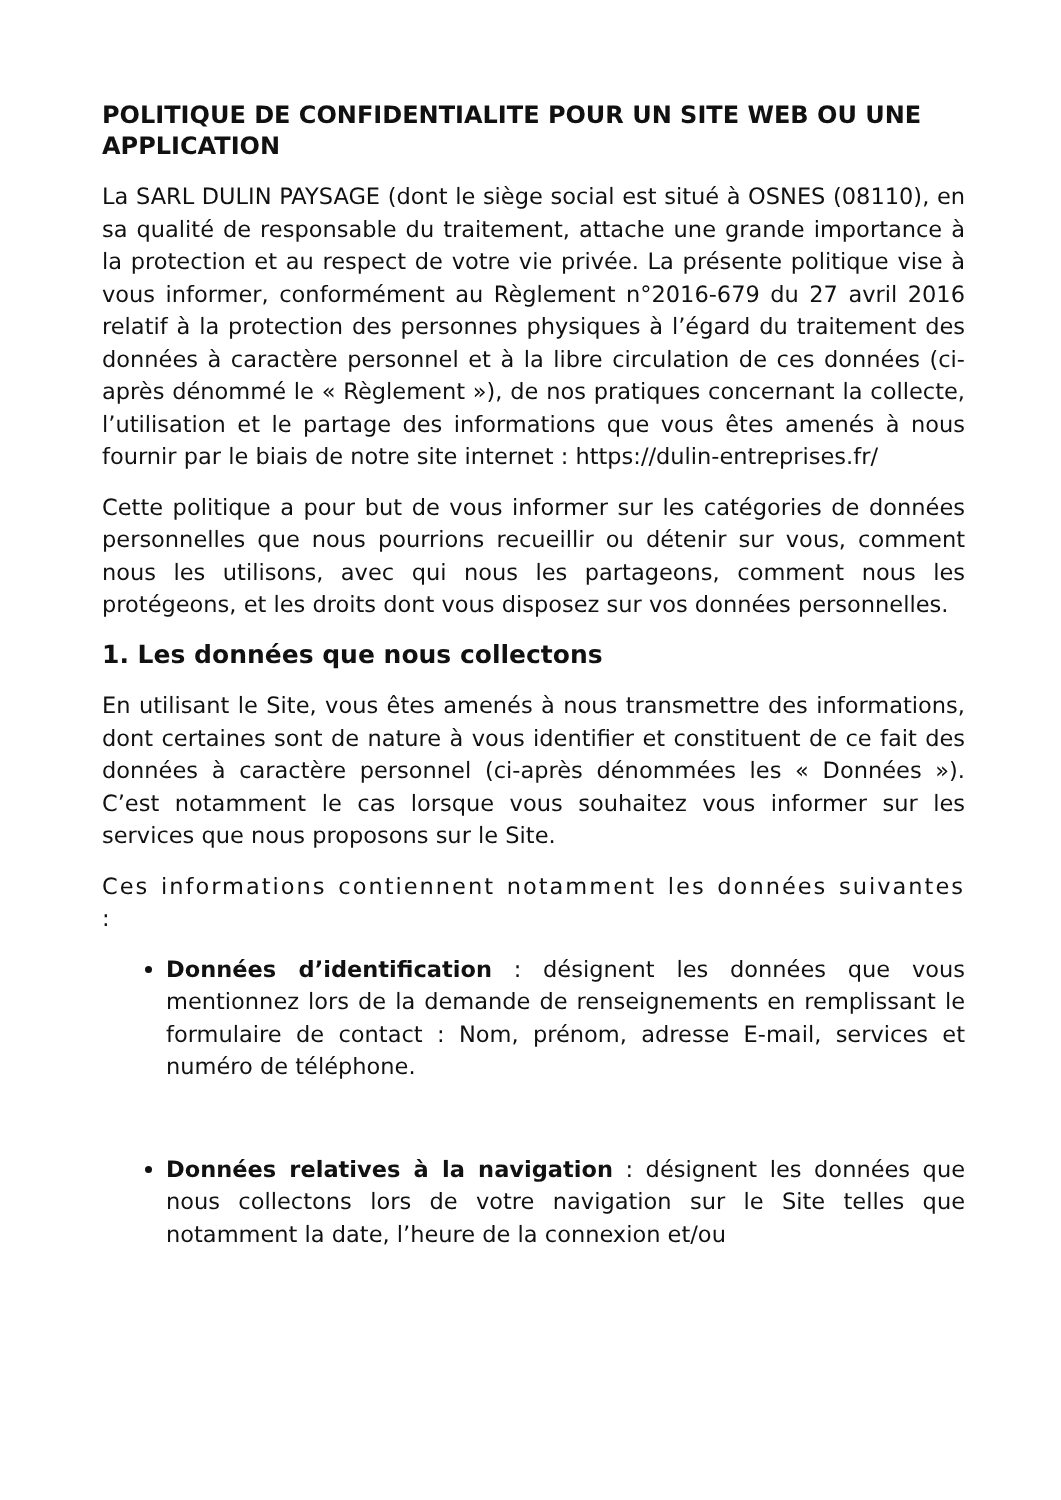POLITIQUE DE CONFIDENTIALITE POUR UN SITE WEB OU UNE APPLICATION
La SARL DULIN PAYSAGE (dont le siège social est situé à OSNES (08110), en sa qualité de responsable du traitement, attache une grande importance à la protection et au respect de votre vie privée. La présente politique vise à vous informer, conformément au Règlement n°2016-679 du 27 avril 2016 relatif à la protection des personnes physiques à l’égard du traitement des données à caractère personnel et à la libre circulation de ces données (ci-après dénommé le « Règlement »), de nos pratiques concernant la collecte, l’utilisation et le partage des informations que vous êtes amenés à nous fournir par le biais de notre site internet : https://dulin-entreprises.fr/
Cette politique a pour but de vous informer sur les catégories de données personnelles que nous pourrions recueillir ou détenir sur vous, comment nous les utilisons, avec qui nous les partageons, comment nous les protégeons, et les droits dont vous disposez sur vos données personnelles.
1. Les données que nous collectons
En utilisant le Site, vous êtes amenés à nous transmettre des informations, dont certaines sont de nature à vous identifier et constituent de ce fait des données à caractère personnel (ci-après dénommées les « Données »). C’est notamment le cas lorsque vous souhaitez vous informer sur les services que nous proposons sur le Site.
Ces informations contiennent notamment les données suivantes :
Données d’identification : désignent les données que vous mentionnez lors de la demande de renseignements en remplissant le formulaire de contact : Nom, prénom, adresse E-mail, services et numéro de téléphone.
Données relatives à la navigation : désignent les données que nous collectons lors de votre navigation sur le Site telles que notamment la date, l’heure de la connexion et/ou